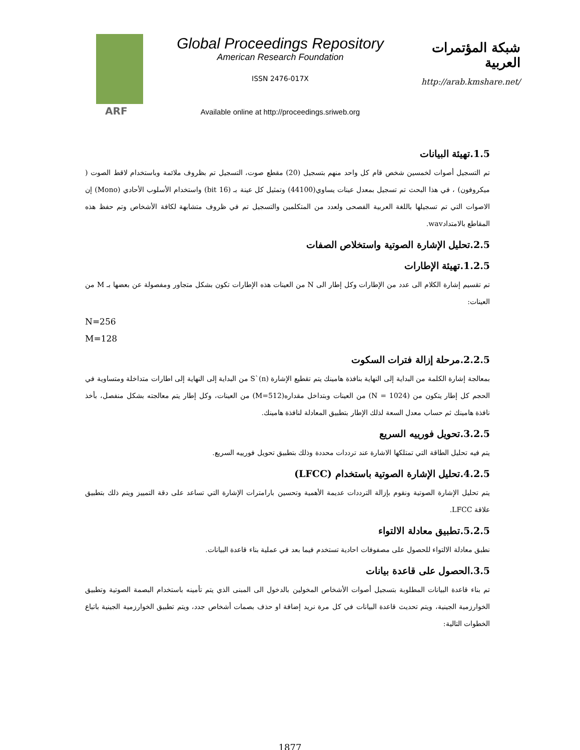ARF
Global Proceedings Repository
American Research Foundation
ISSN 2476-017X
Available online at http://proceedings.sriweb.org
شبكة المؤتمرات العربية
http://arab.kmshare.net/
1.5.تهيئة البيانات
تم التسجيل أصوات لخمسين شخص قام كل واحد منهم بتسجيل (20) مقطع صوت، التسجيل تم بظروف ملائمة وباستخدام لاقط الصوت ( ميكروفون) ، في هذا البحث تم تسجيل بمعدل عينات يساوي(44100) وتمثيل كل عينة بـ (16 bit) واستخدام الأسلوب الأحادي (Mono) إن الاصوات التي تم تسجيلها باللغة العربية الفصحى ولعدد من المتكلمين والتسجيل تم في ظروف متشابهة لكافة الأشخاص وتم حفظ هذه المقاطع بالامتدادwav.
2.5.تحليل الإشارة الصوتية واستخلاص الصفات
1.2.5.تهيئة الإطارات
تم تقسيم إشارة الكلام الى عدد من الإطارات وكل إطار الى N من العينات هذه الإطارات تكون بشكل متجاور ومفصولة عن بعضها بـ M من العينات:
N=256
M=128
2.2.5.مرحلة إزالة فترات السكوت
بمعالجة إشارة الكلمة من البداية إلى النهاية بنافذة هامينك يتم تقطيع الإشارة S`(n) من البداية إلى النهاية إلى اطارات متداخلة ومتساوية في الحجم كل إطار يتكون من (N = 1024) من العينات وبتداخل مقداره(M=512) من العينات، وكل إطار يتم معالجته بشكل منفصل، بأخذ نافذة هامينك ثم حساب معدل السعة لذلك الإطار بتطبيق المعادلة لنافذة هامينك.
3.2.5.تحويل فورييه السريع
يتم فيه تحليل الطاقة التي تمتلكها الاشارة عند ترددات محددة وذلك بتطبيق تحويل فورييه السريع.
4.2.5.تحليل الإشارة الصوتية باستخدام (LFCC)
يتم تحليل الإشارة الصوتية ونقوم بإزالة الترددات عديمة الأهمية وتحسين بارامترات الإشارة التي تساعد على دقة التمييز ويتم ذلك بتطبيق علاقة LFCC.
5.2.5.تطبيق معادلة الالتواء
نطبق معادلة الالتواء للحصول على مصفوفات احادية تستخدم فيما بعد في عملية بناء قاعدة البيانات.
3.5.الحصول على قاعدة بيانات
تم بناء قاعدة البيانات المطلوبة بتسجيل أصوات الأشخاص المخولين بالدخول الى المبنى الذي يتم تأمينه باستخدام البصمة الصوتية وتطبيق الخوارزمية الجينية، ويتم تحديث قاعدة البيانات في كل مرة نريد إضافة او حذف بصمات أشخاص جدد، ويتم تطبيق الخوارزمية الجينية باتباع الخطوات التالية:
1877